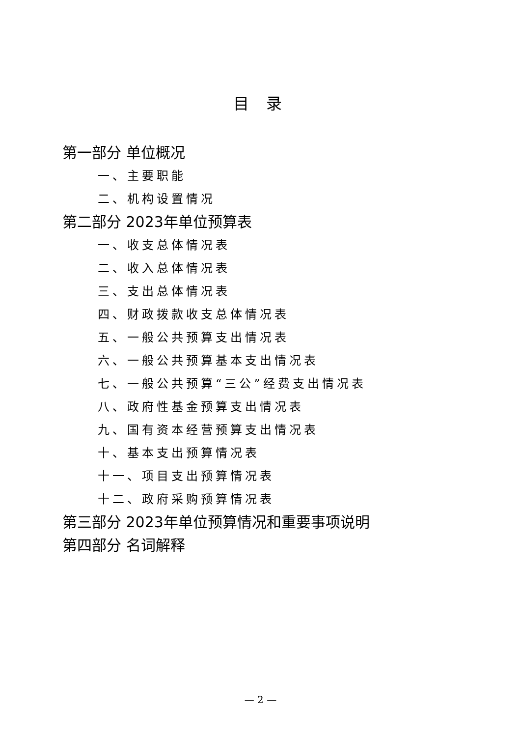目 录
第一部分 单位概况
一、主要职能
二、机构设置情况
第二部分 2023年单位预算表
一、收支总体情况表
二、收入总体情况表
三、支出总体情况表
四、财政拨款收支总体情况表
五、一般公共预算支出情况表
六、一般公共预算基本支出情况表
七、一般公共预算“三公”经费支出情况表
八、政府性基金预算支出情况表
九、国有资本经营预算支出情况表
十、基本支出预算情况表
十一、项目支出预算情况表
十二、政府采购预算情况表
第三部分 2023年单位预算情况和重要事项说明
第四部分 名词解释
— 2 —